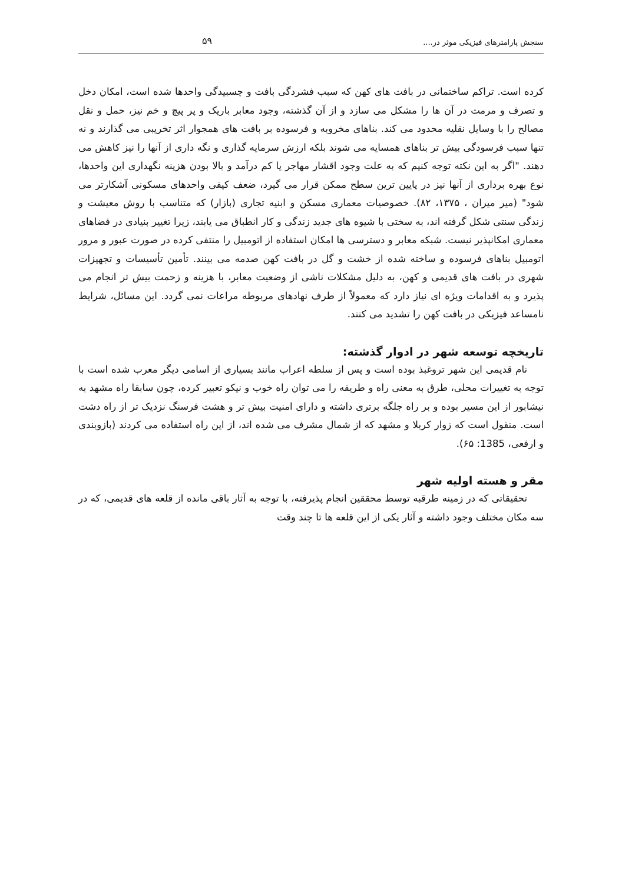سنجش پارامترهای فیزیکی موثر در.... ۵۹
کرده است. تراکم ساختمانی در بافت های کهن که سبب فشردگی بافت و چسبیدگی واحدها شده است، امکان دخل و تصرف و مرمت در آن ها را مشکل می سازد و از آن گذشته، وجود معابر باریک و پر پیچ و خم نیز، حمل و نقل مصالح را با وسایل نقلیه محدود می کند. بناهای مخروبه و فرسوده بر بافت های همجوار اثر تخریبی می گذارند و نه تنها سبب فرسودگی بیش تر بناهای همسایه می شوند بلکه ارزش سرمایه گذاری و نگه داری از آنها را نیز کاهش می دهند. "اگر به این نکته توجه کنیم که به علت وجود اقشار مهاجر یا کم درآمد و بالا بودن هزینه نگهداری این واحدها، نوع بهره برداری از آنها نیز در پایین ترین سطح ممکن قرار می گیرد، ضعف کیفی واحدهای مسکونی آشکارتر می شود" (میر میران ، ۱۳۷۵، ۸۲). خصوصیات معماری مسکن و ابنیه تجاری (بازار) که متناسب با روش معیشت و زندگی سنتی شکل گرفته اند، به سختی با شیوه های جدید زندگی و کار انطباق می یابند، زیرا تغییر بنیادی در فضاهای معماری امکانپذیر نیست. شبکه معابر و دسترسی ها امکان استفاده از اتومبیل را منتفی کرده در صورت عبور و مرور اتومبیل بناهای فرسوده و ساخته شده از خشت و گل در بافت کهن صدمه می بینند. تأمین تأسیسات و تجهیزات شهری در بافت های قدیمی و کهن، به دلیل مشکلات ناشی از وضعیت معابر، با هزینه و زحمت بیش تر انجام می پذیرد و به اقدامات ویژه ای نیاز دارد که معمولاً از طرف نهادهای مربوطه مراعات نمی گردد. این مسائل، شرایط نامساعد فیزیکی در بافت کهن را تشدید می کنند.
تاریخچه توسعه شهر در ادوار گذشته:
نام قدیمی این شهر تروغبذ بوده است و پس از سلطه اعراب مانند بسیاری از اسامی دیگر معرب شده است با توجه به تغییرات محلی، طرق به معنی راه و طریقه را می توان راه خوب و نیکو تعبیر کرده، چون سابقا راه مشهد به نیشابور از این مسیر بوده و بر راه جلگه برتری داشته و دارای امنیت بیش تر و هشت فرسنگ نزدیک تر از راه دشت است. منقول است که زوار کربلا و مشهد که از شمال مشرف می شده اند، از این راه استفاده می کردند (بازوبندی و ارفعی، 1385: ۶۵).
مقر و هسته اولیه شهر
تحقیقاتی که در زمینه طرقبه توسط محققین انجام پذیرفته، با توجه به آثار باقی مانده از قلعه های قدیمی، که در سه مکان مختلف وجود داشته و آثار یکی از این قلعه ها تا چند وقت